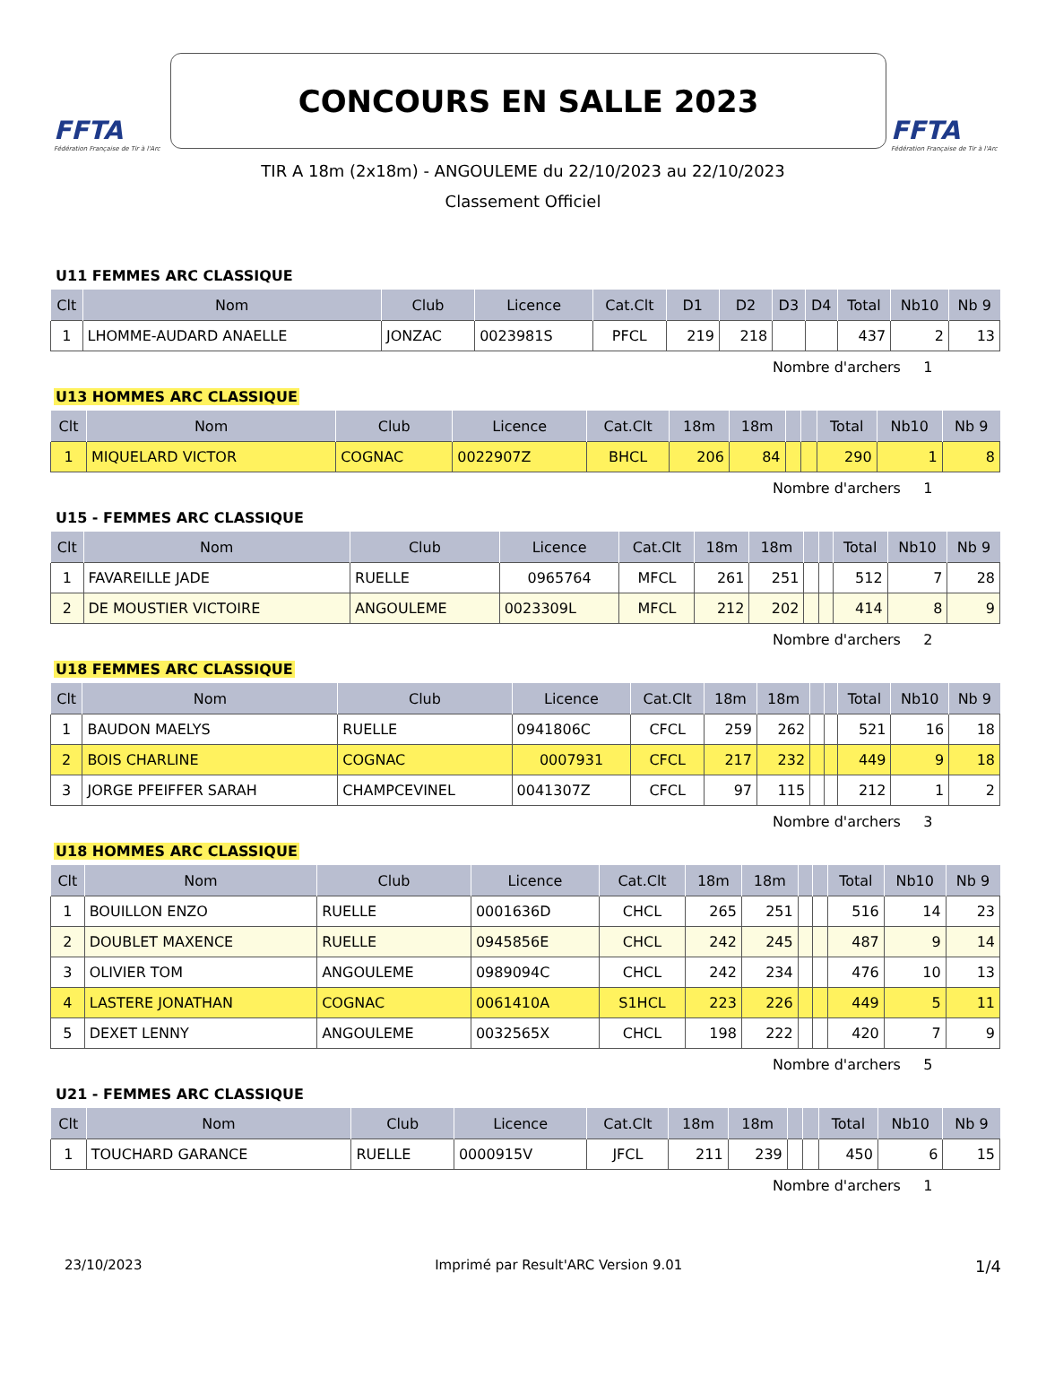FFTA
Fédération Française de Tir à l'Arc
CONCOURS EN SALLE 2023
FFTA
Fédération Française de Tir à l'Arc
TIR A 18m (2x18m) - ANGOULEME du 22/10/2023 au 22/10/2023
Classement Officiel
U11 FEMMES ARC CLASSIQUE
| Clt | Nom | Club | Licence | Cat.Clt | D1 | D2 | D3 | D4 | Total | Nb10 | Nb 9 |
| --- | --- | --- | --- | --- | --- | --- | --- | --- | --- | --- | --- |
| 1 | LHOMME-AUDARD ANAELLE | JONZAC | 0023981S | PFCL | 219 | 218 | | | 437 | 2 | 13 |
Nombre d'archers 1
U13 HOMMES ARC CLASSIQUE
| Clt | Nom | Club | Licence | Cat.Clt | 18m | 18m | | | Total | Nb10 | Nb 9 |
| --- | --- | --- | --- | --- | --- | --- | --- | --- | --- | --- | --- |
| 1 | MIQUELARD VICTOR | COGNAC | 0022907Z | BHCL | 206 | 84 | | | 290 | 1 | 8 |
Nombre d'archers 1
U15 - FEMMES ARC CLASSIQUE
| Clt | Nom | Club | Licence | Cat.Clt | 18m | 18m | | | Total | Nb10 | Nb 9 |
| --- | --- | --- | --- | --- | --- | --- | --- | --- | --- | --- | --- |
| 1 | FAVAREILLE JADE | RUELLE | 0965764 | MFCL | 261 | 251 | | | 512 | 7 | 28 |
| 2 | DE MOUSTIER VICTOIRE | ANGOULEME | 0023309L | MFCL | 212 | 202 | | | 414 | 8 | 9 |
Nombre d'archers 2
U18 FEMMES ARC CLASSIQUE
| Clt | Nom | Club | Licence | Cat.Clt | 18m | 18m | | | Total | Nb10 | Nb 9 |
| --- | --- | --- | --- | --- | --- | --- | --- | --- | --- | --- | --- |
| 1 | BAUDON MAELYS | RUELLE | 0941806C | CFCL | 259 | 262 | | | 521 | 16 | 18 |
| 2 | BOIS CHARLINE | COGNAC | 0007931 | CFCL | 217 | 232 | | | 449 | 9 | 18 |
| 3 | JORGE PFEIFFER SARAH | CHAMPCEVINEL | 0041307Z | CFCL | 97 | 115 | | | 212 | 1 | 2 |
Nombre d'archers 3
U18 HOMMES ARC CLASSIQUE
| Clt | Nom | Club | Licence | Cat.Clt | 18m | 18m | | | Total | Nb10 | Nb 9 |
| --- | --- | --- | --- | --- | --- | --- | --- | --- | --- | --- | --- |
| 1 | BOUILLON ENZO | RUELLE | 0001636D | CHCL | 265 | 251 | | | 516 | 14 | 23 |
| 2 | DOUBLET MAXENCE | RUELLE | 0945856E | CHCL | 242 | 245 | | | 487 | 9 | 14 |
| 3 | OLIVIER TOM | ANGOULEME | 0989094C | CHCL | 242 | 234 | | | 476 | 10 | 13 |
| 4 | LASTERE JONATHAN | COGNAC | 0061410A | S1HCL | 223 | 226 | | | 449 | 5 | 11 |
| 5 | DEXET LENNY | ANGOULEME | 0032565X | CHCL | 198 | 222 | | | 420 | 7 | 9 |
Nombre d'archers 5
U21 - FEMMES ARC CLASSIQUE
| Clt | Nom | Club | Licence | Cat.Clt | 18m | 18m | | | Total | Nb10 | Nb 9 |
| --- | --- | --- | --- | --- | --- | --- | --- | --- | --- | --- | --- |
| 1 | TOUCHARD GARANCE | RUELLE | 0000915V | JFCL | 211 | 239 | | | 450 | 6 | 15 |
Nombre d'archers 1
23/10/2023 Imprimé par Result'ARC Version 9.01 1/4